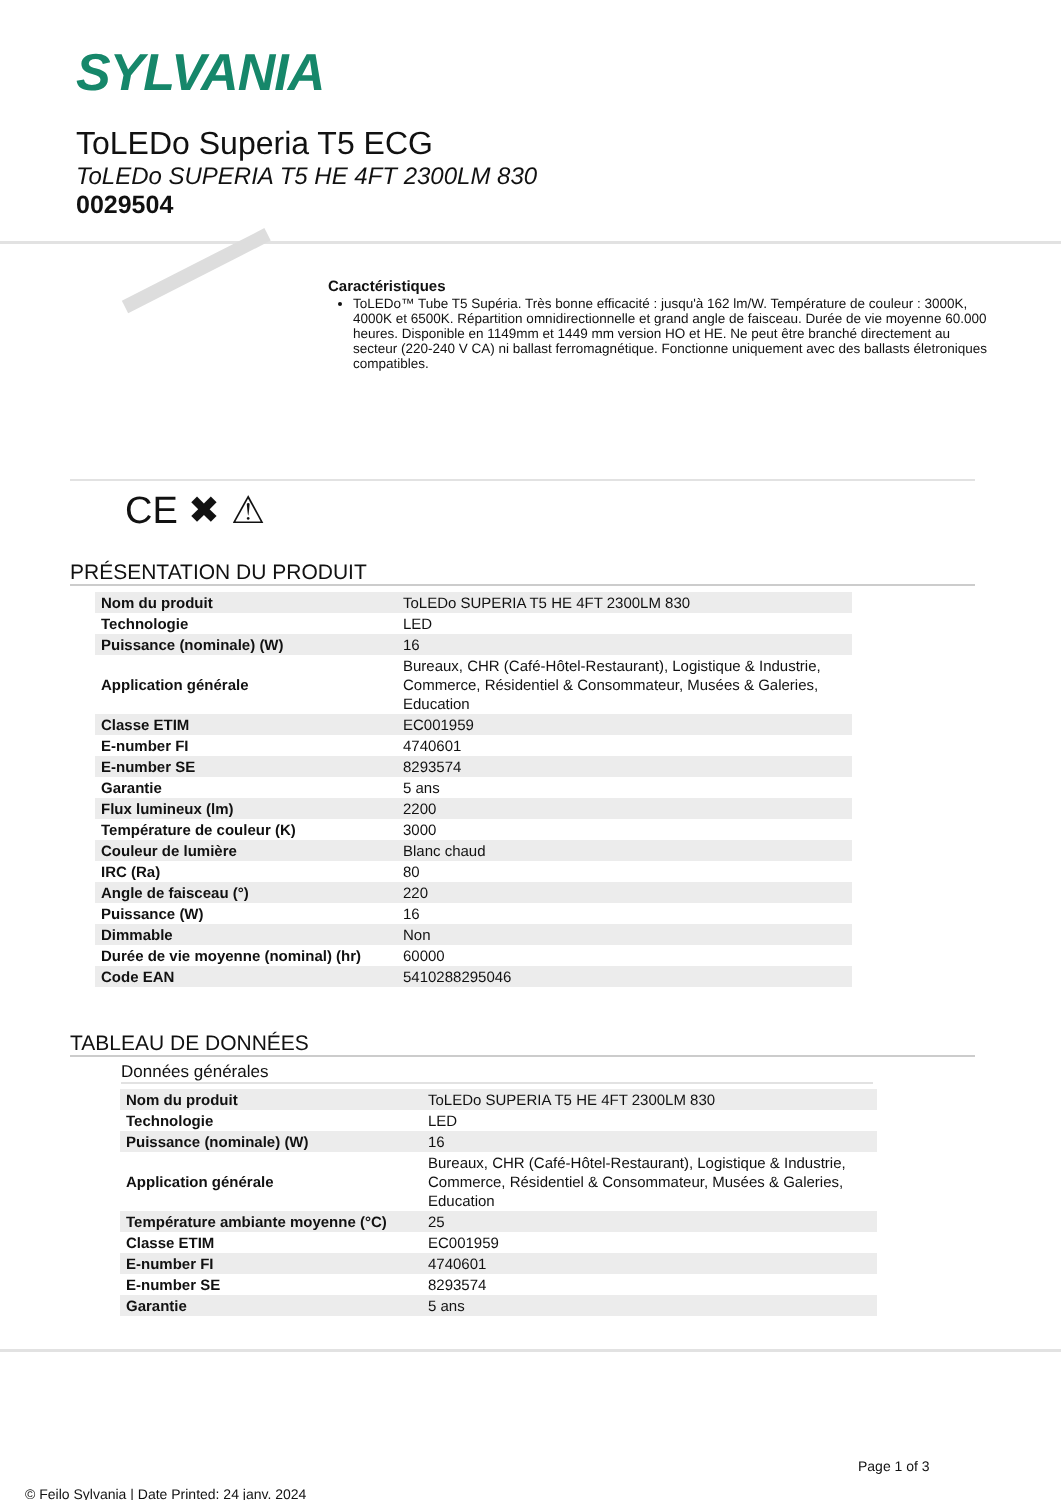SYLVANIA
ToLEDo Superia T5 ECG
ToLEDo SUPERIA T5 HE 4FT 2300LM 830
0029504
Caractéristiques
ToLEDo™ Tube T5 Supéria. Très bonne efficacité : jusqu'à 162 lm/W. Température de couleur : 3000K, 4000K et 6500K. Répartition omnidirectionnelle et grand angle de faisceau. Durée de vie moyenne 60.000 heures. Disponible en 1149mm et 1449 mm version HO et HE. Ne peut être branché directement au secteur (220-240 V CA) ni ballast ferromagnétique. Fonctionne uniquement avec des ballasts életroniques compatibles.
CE ✖ ⚠
PRÉSENTATION DU PRODUIT
| Nom du produit | ToLEDo SUPERIA T5 HE 4FT 2300LM 830 |
| Technologie | LED |
| Puissance (nominale) (W) | 16 |
| Application générale | Bureaux, CHR (Café-Hôtel-Restaurant), Logistique & Industrie, Commerce, Résidentiel & Consommateur, Musées & Galeries, Education |
| Classe ETIM | EC001959 |
| E-number FI | 4740601 |
| E-number SE | 8293574 |
| Garantie | 5 ans |
| Flux lumineux (lm) | 2200 |
| Température de couleur (K) | 3000 |
| Couleur de lumière | Blanc chaud |
| IRC (Ra) | 80 |
| Angle de faisceau (°) | 220 |
| Puissance (W) | 16 |
| Dimmable | Non |
| Durée de vie moyenne (nominal) (hr) | 60000 |
| Code EAN | 5410288295046 |
TABLEAU DE DONNÉES
Données générales
| Nom du produit | ToLEDo SUPERIA T5 HE 4FT 2300LM 830 |
| Technologie | LED |
| Puissance (nominale) (W) | 16 |
| Application générale | Bureaux, CHR (Café-Hôtel-Restaurant), Logistique & Industrie, Commerce, Résidentiel & Consommateur, Musées & Galeries, Education |
| Température ambiante moyenne (°C) | 25 |
| Classe ETIM | EC001959 |
| E-number FI | 4740601 |
| E-number SE | 8293574 |
| Garantie | 5 ans |
Page 1 of 3
© Feilo Sylvania | Date Printed: 24 janv. 2024